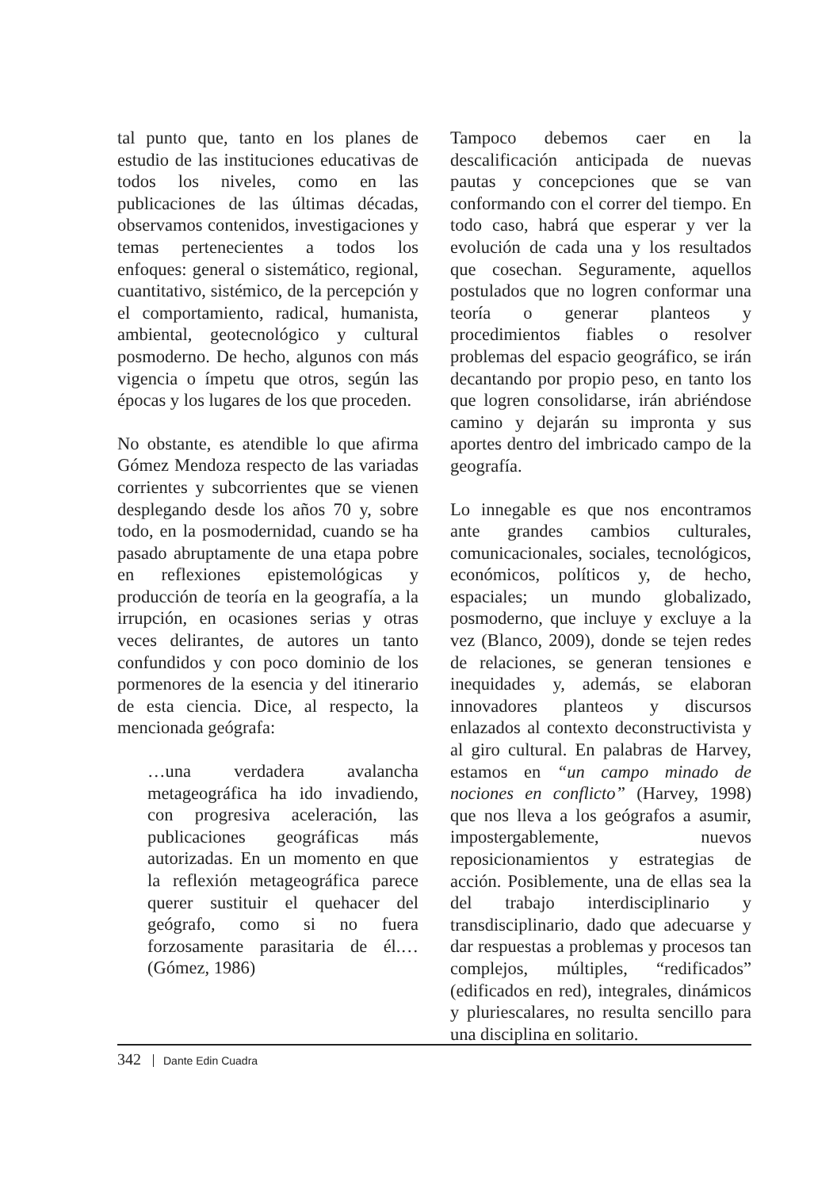tal punto que, tanto en los planes de estudio de las instituciones educativas de todos los niveles, como en las publicaciones de las últimas décadas, observamos contenidos, investigaciones y temas pertenecientes a todos los enfoques: general o sistemático, regional, cuantitativo, sistémico, de la percepción y el comportamiento, radical, humanista, ambiental, geotecnológico y cultural posmoderno. De hecho, algunos con más vigencia o ímpetu que otros, según las épocas y los lugares de los que proceden.
No obstante, es atendible lo que afirma Gómez Mendoza respecto de las variadas corrientes y subcorrientes que se vienen desplegando desde los años 70 y, sobre todo, en la posmodernidad, cuando se ha pasado abruptamente de una etapa pobre en reflexiones epistemológicas y producción de teoría en la geografía, a la irrupción, en ocasiones serias y otras veces delirantes, de autores un tanto confundidos y con poco dominio de los pormenores de la esencia y del itinerario de esta ciencia. Dice, al respecto, la mencionada geógrafa:
…una verdadera avalancha metageográfica ha ido invadiendo, con progresiva aceleración, las publicaciones geográficas más autorizadas. En un momento en que la reflexión metageográfica parece querer sustituir el quehacer del geógrafo, como si no fuera forzosamente parasitaria de él.… (Gómez, 1986)
Tampoco debemos caer en la descalificación anticipada de nuevas pautas y concepciones que se van conformando con el correr del tiempo. En todo caso, habrá que esperar y ver la evolución de cada una y los resultados que cosechan. Seguramente, aquellos postulados que no logren conformar una teoría o generar planteos y procedimientos fiables o resolver problemas del espacio geográfico, se irán decantando por propio peso, en tanto los que logren consolidarse, irán abriéndose camino y dejarán su impronta y sus aportes dentro del imbricado campo de la geografía.
Lo innegable es que nos encontramos ante grandes cambios culturales, comunicacionales, sociales, tecnológicos, económicos, políticos y, de hecho, espaciales; un mundo globalizado, posmoderno, que incluye y excluye a la vez (Blanco, 2009), donde se tejen redes de relaciones, se generan tensiones e inequidades y, además, se elaboran innovadores planteos y discursos enlazados al contexto deconstructivista y al giro cultural. En palabras de Harvey, estamos en “un campo minado de nociones en conflicto” (Harvey, 1998) que nos lleva a los geógrafos a asumir, impostergablemente, nuevos reposicionamientos y estrategias de acción. Posiblemente, una de ellas sea la del trabajo interdisciplinario y transdisciplinario, dado que adecuarse y dar respuestas a problemas y procesos tan complejos, múltiples, “redificados” (edificados en red), integrales, dinámicos y pluriescalares, no resulta sencillo para una disciplina en solitario.
342 Dante Edin Cuadra